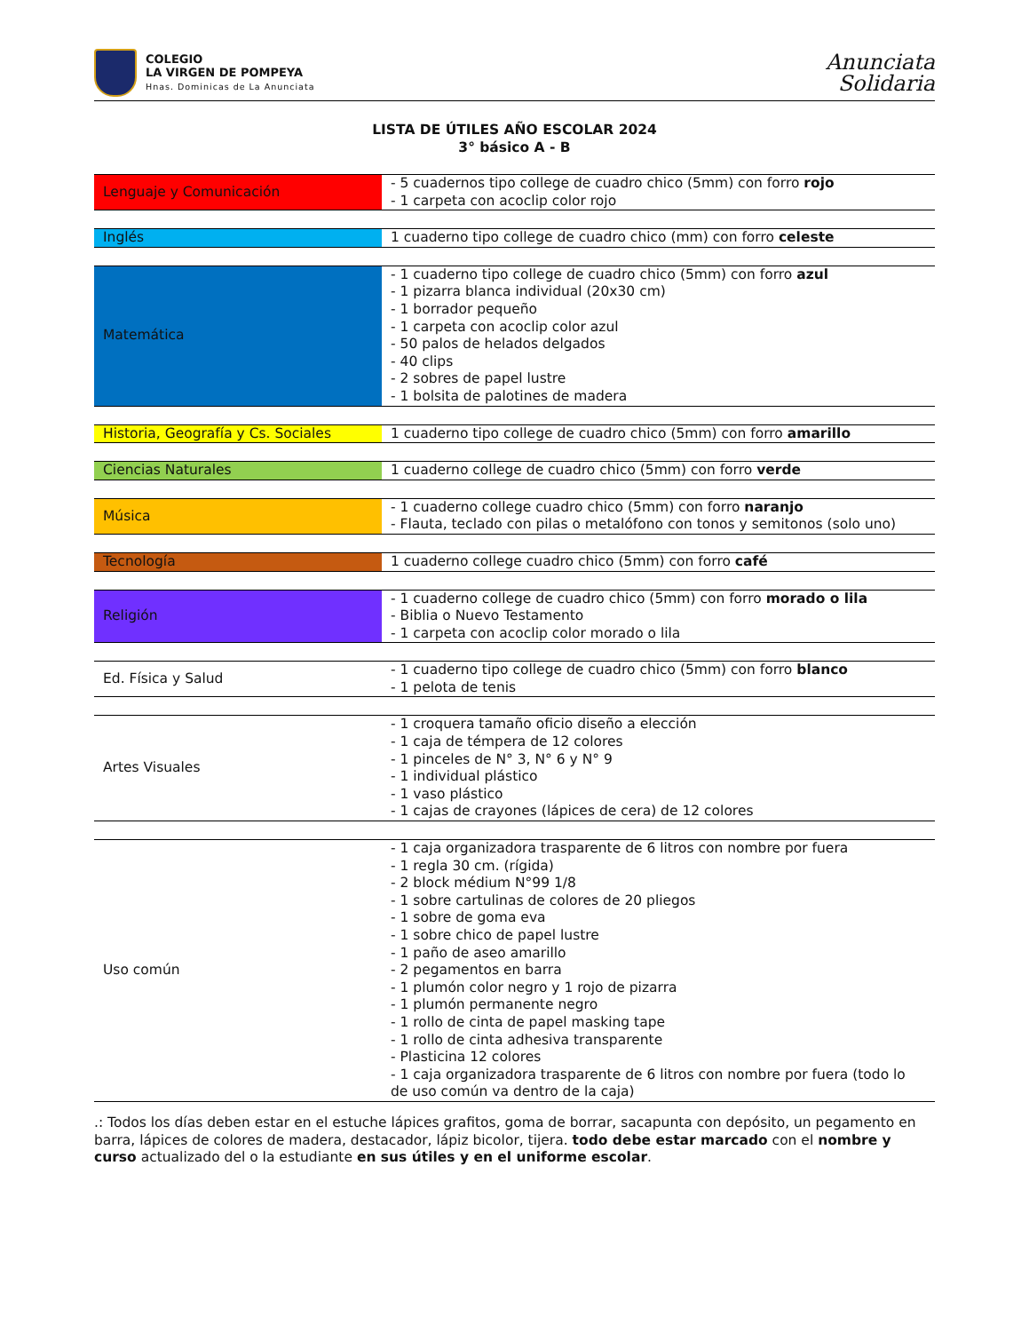COLEGIO
LA VIRGEN DE POMPEYA
Hnas. Dominicas de La Anunciata
Anunciata
Solidaria
LISTA DE ÚTILES AÑO ESCOLAR 2024
3° básico A - B
| Lenguaje y Comunicación | - 5 cuadernos tipo college de cuadro chico (5mm) con forro rojo - 1 carpeta con acoclip color rojo |
| Inglés | 1 cuaderno tipo college de cuadro chico (mm) con forro celeste |
| Matemática | - 1 cuaderno tipo college de cuadro chico (5mm) con forro azul - 1 pizarra blanca individual (20x30 cm) - 1 borrador pequeño - 1 carpeta con acoclip color azul - 50 palos de helados delgados - 40 clips - 2 sobres de papel lustre - 1 bolsita de palotines de madera |
| Historia, Geografía y Cs. Sociales | 1 cuaderno tipo college de cuadro chico (5mm) con forro amarillo |
| Ciencias Naturales | 1 cuaderno college de cuadro chico (5mm) con forro verde |
| Música | - 1 cuaderno college cuadro chico (5mm) con forro naranjo - Flauta, teclado con pilas o metalófono con tonos y semitonos (solo uno) |
| Tecnología | 1 cuaderno college cuadro chico (5mm) con forro café |
| Religión | - 1 cuaderno college de cuadro chico (5mm) con forro morado o lila - Biblia o Nuevo Testamento - 1 carpeta con acoclip color morado o lila |
| Ed. Física y Salud | - 1 cuaderno tipo college de cuadro chico (5mm) con forro blanco - 1 pelota de tenis |
| Artes Visuales | - 1 croquera tamaño oficio diseño a elección - 1 caja de témpera de 12 colores - 1 pinceles de N° 3, N° 6 y N° 9 - 1 individual plástico - 1 vaso plástico - 1 cajas de crayones (lápices de cera) de 12 colores |
| Uso común | - 1 caja organizadora trasparente de 6 litros con nombre por fuera - 1 regla 30 cm. (rígida) - 2 block médium N°99 1/8 - 1 sobre cartulinas de colores de 20 pliegos - 1 sobre de goma eva - 1 sobre chico de papel lustre - 1 paño de aseo amarillo - 2 pegamentos en barra - 1 plumón color negro y 1 rojo de pizarra - 1 plumón permanente negro - 1 rollo de cinta de papel masking tape - 1 rollo de cinta adhesiva transparente - Plasticina 12 colores - 1 caja organizadora trasparente de 6 litros con nombre por fuera (todo lo de uso común va dentro de la caja) |
.: Todos los días deben estar en el estuche lápices grafitos, goma de borrar, sacapunta con depósito, un pegamento en barra, lápices de colores de madera, destacador, lápiz bicolor, tijera. todo debe estar marcado con el nombre y curso actualizado del o la estudiante en sus útiles y en el uniforme escolar.